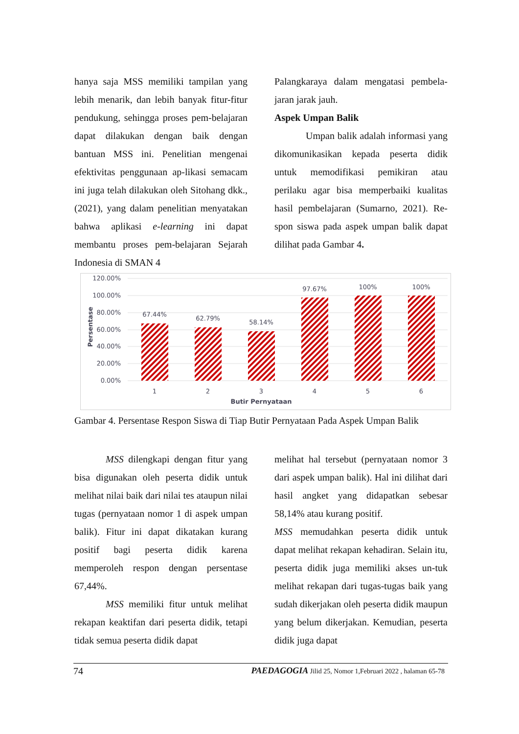hanya saja MSS memiliki tampilan yang lebih menarik, dan lebih banyak fitur-fitur pendukung, sehingga proses pem-belajaran dapat dilakukan dengan baik dengan bantuan MSS ini. Penelitian mengenai efektivitas penggunaan ap-likasi semacam ini juga telah dilakukan oleh Sitohang dkk., (2021), yang dalam penelitian menyatakan bahwa aplikasi e-learning ini dapat membantu proses pem-belajaran Sejarah Indonesia di SMAN 4
Palangkaraya dalam mengatasi pembela-jaran jarak jauh.
Aspek Umpan Balik
Umpan balik adalah informasi yang dikomunikasikan kepada peserta didik untuk memodifikasi pemikiran atau perilaku agar bisa memperbaiki kualitas hasil pembelajaran (Sumarno, 2021). Re-spon siswa pada aspek umpan balik dapat dilihat pada Gambar 4.
120.00%
100.00%
80.00%
60.00%
40.00%
20.00%
0.00%
Persentase
67.44%
62.79%
58.14%
97.67%
100%
100%
1
2
3
4
5
6
Butir Pernyataan
Gambar 4. Persentase Respon Siswa di Tiap Butir Pernyataan Pada Aspek Umpan Balik
MSS dilengkapi dengan fitur yang bisa digunakan oleh peserta didik untuk melihat nilai baik dari nilai tes ataupun nilai tugas (pernyataan nomor 1 di aspek umpan balik). Fitur ini dapat dikatakan kurang positif bagi peserta didik karena memperoleh respon dengan persentase 67,44%.
MSS memiliki fitur untuk melihat rekapan keaktifan dari peserta didik, tetapi tidak semua peserta didik dapat
melihat hal tersebut (pernyataan nomor 3 dari aspek umpan balik). Hal ini dilihat dari hasil angket yang didapatkan sebesar 58,14% atau kurang positif.
MSS memudahkan peserta didik untuk dapat melihat rekapan kehadiran. Selain itu, peserta didik juga memiliki akses un-tuk melihat rekapan dari tugas-tugas baik yang sudah dikerjakan oleh peserta didik maupun yang belum dikerjakan. Kemudian, peserta didik juga dapat
74 PAEDAGOGIA Jilid 25, Nomor 1,Februari 2022 , halaman 65-78